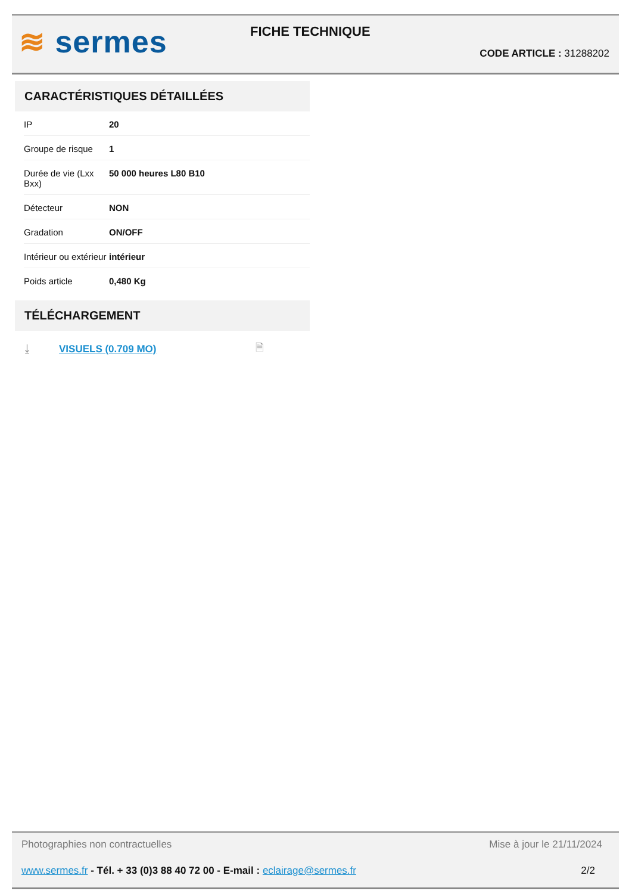≋ sermes FICHE TECHNIQUE
CODE ARTICLE : 31288202
CARACTÉRISTIQUES DÉTAILLÉES
| IP | 20 |
| Groupe de risque | 1 |
| Durée de vie (Lxx Bxx) | 50 000 heures L80 B10 |
| Détecteur | NON |
| Gradation | ON/OFF |
| Intérieur ou extérieur | intérieur |
| Poids article | 0,480 Kg |
TÉLÉCHARGEMENT
⤓ VISUELS (0.709 MO) 🗎
Photographies non contractuelles Mise à jour le 21/11/2024
www.sermes.fr - Tél. + 33 (0)3 88 40 72 00 - E-mail : eclairage@sermes.fr 2/2